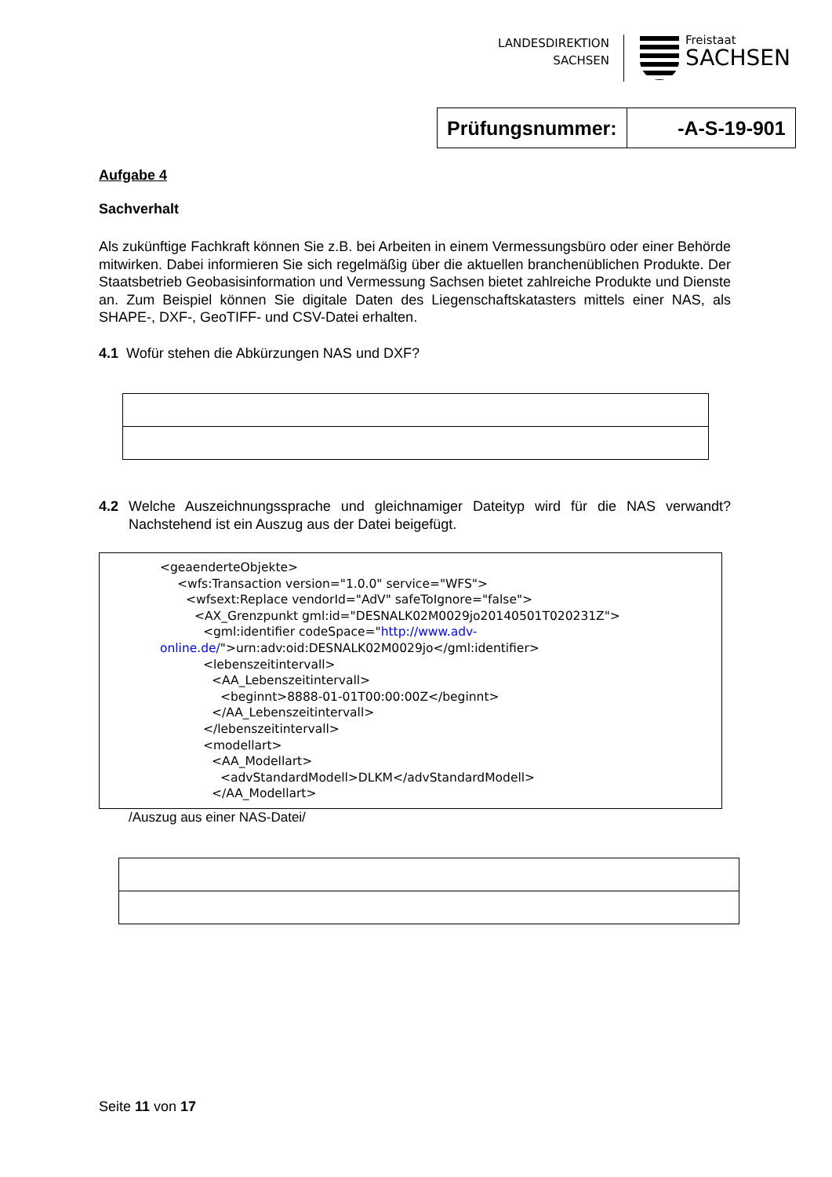LANDESDIREKTION
SACHSEN
Freistaat
SACHSEN
| Prüfungsnummer: | -A-S-19-901 |
Aufgabe 4
Sachverhalt
Als zukünftige Fachkraft können Sie z.B. bei Arbeiten in einem Vermessungsbüro oder einer Behörde mitwirken. Dabei informieren Sie sich regelmäßig über die aktuellen branchenüblichen Produkte. Der Staatsbetrieb Geobasisinformation und Vermessung Sachsen bietet zahlreiche Produkte und Dienste an. Zum Beispiel können Sie digitale Daten des Liegenschaftskatasters mittels einer NAS, als SHAPE-, DXF-, GeoTIFF- und CSV-Datei erhalten.
4.1 Wofür stehen die Abkürzungen NAS und DXF?
4.2 Welche Auszeichnungssprache und gleichnamiger Dateityp wird für die NAS verwandt? Nachstehend ist ein Auszug aus der Datei beigefügt.
<geaenderteObjekte>
<wfs:Transaction version="1.0.0" service="WFS">
<wfsext:Replace vendorId="AdV" safeToIgnore="false">
<AX_Grenzpunkt gml:id="DESNALK02M0029jo20140501T020231Z">
<gml:identifier codeSpace="http://www.adv-
online.de/">urn:adv:oid:DESNALK02M0029jo</gml:identifier>
<lebenszeitintervall>
<AA_Lebenszeitintervall>
<beginnt>8888-01-01T00:00:00Z</beginnt>
</AA_Lebenszeitintervall>
</lebenszeitintervall>
<modellart>
<AA_Modellart>
<advStandardModell>DLKM</advStandardModell>
</AA_Modellart>
/Auszug aus einer NAS-Datei/
Seite 11 von 17